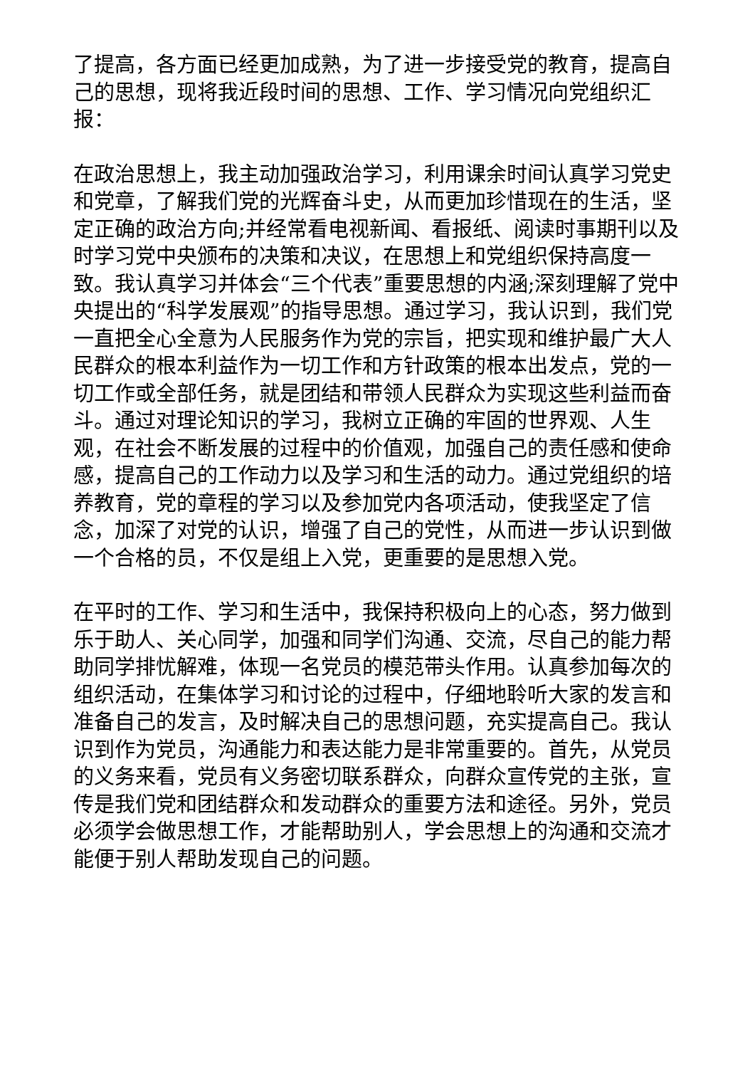了提高，各方面已经更加成熟，为了进一步接受党的教育，提高自己的思想，现将我近段时间的思想、工作、学习情况向党组织汇报：
在政治思想上，我主动加强政治学习，利用课余时间认真学习党史和党章，了解我们党的光辉奋斗史，从而更加珍惜现在的生活，坚定正确的政治方向;并经常看电视新闻、看报纸、阅读时事期刊以及时学习党中央颁布的决策和决议，在思想上和党组织保持高度一致。我认真学习并体会“三个代表”重要思想的内涵;深刻理解了党中央提出的“科学发展观”的指导思想。通过学习，我认识到，我们党一直把全心全意为人民服务作为党的宗旨，把实现和维护最广大人民群众的根本利益作为一切工作和方针政策的根本出发点，党的一切工作或全部任务，就是团结和带领人民群众为实现这些利益而奋斗。通过对理论知识的学习，我树立正确的牢固的世界观、人生观，在社会不断发展的过程中的价值观，加强自己的责任感和使命感，提高自己的工作动力以及学习和生活的动力。通过党组织的培养教育，党的章程的学习以及参加党内各项活动，使我坚定了信念，加深了对党的认识，增强了自己的党性，从而进一步认识到做一个合格的员，不仅是组上入党，更重要的是思想入党。
在平时的工作、学习和生活中，我保持积极向上的心态，努力做到乐于助人、关心同学，加强和同学们沟通、交流，尽自己的能力帮助同学排忧解难，体现一名党员的模范带头作用。认真参加每次的组织活动，在集体学习和讨论的过程中，仔细地聆听大家的发言和准备自己的发言，及时解决自己的思想问题，充实提高自己。我认识到作为党员，沟通能力和表达能力是非常重要的。首先，从党员的义务来看，党员有义务密切联系群众，向群众宣传党的主张，宣传是我们党和团结群众和发动群众的重要方法和途径。另外，党员必须学会做思想工作，才能帮助别人，学会思想上的沟通和交流才能便于别人帮助发现自己的问题。